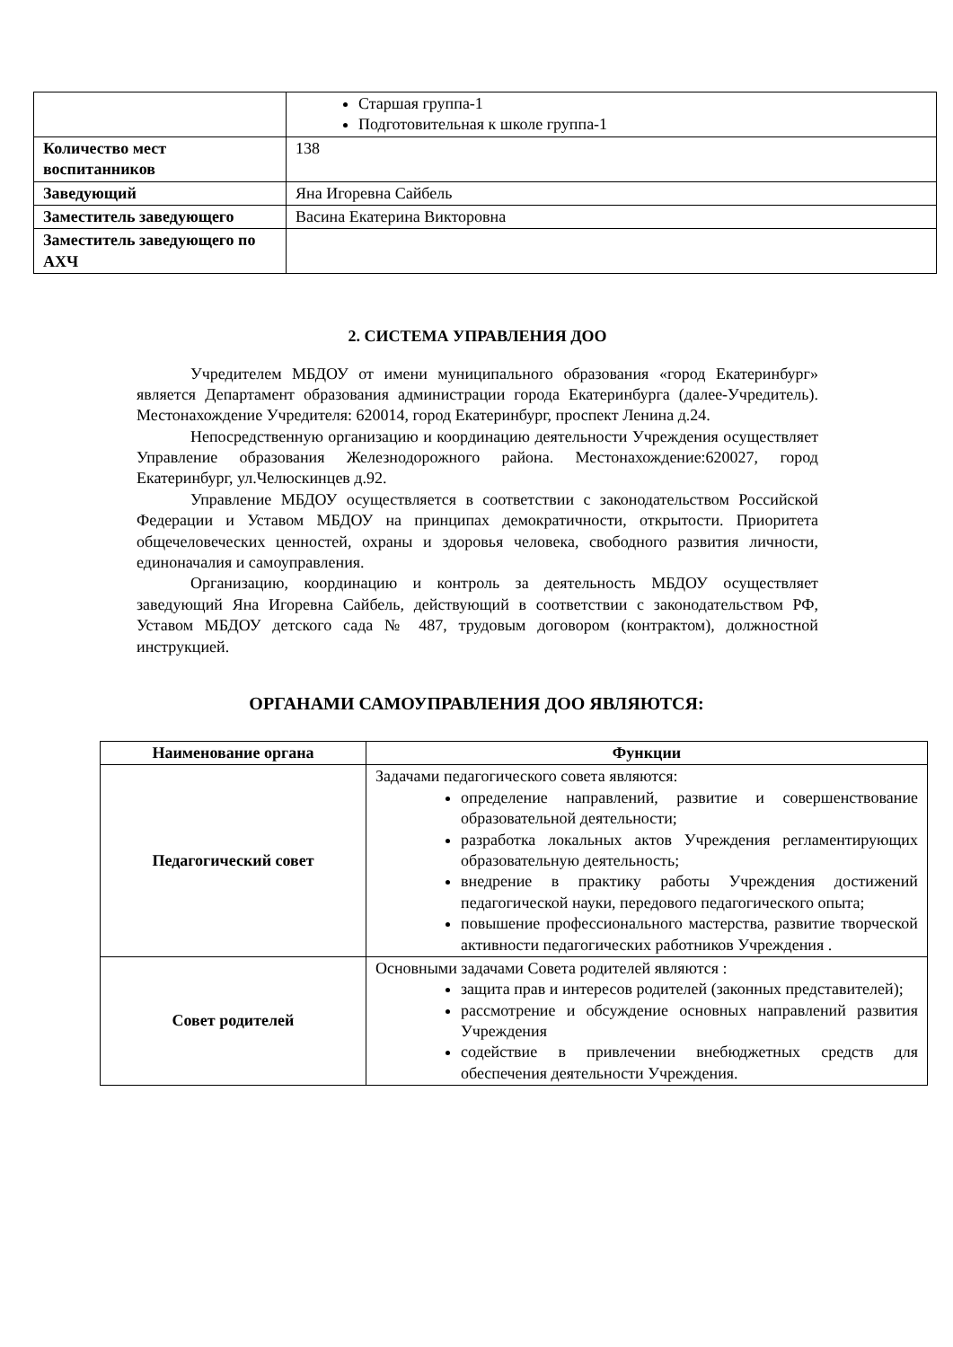| | Старшая группа-1 Подготовительная к школе группа-1 |
| Количество мест воспитанников | 138 |
| Заведующий | Яна Игоревна Сайбель |
| Заместитель заведующего | Васина Екатерина Викторовна |
| Заместитель заведующего по АХЧ | |
2. СИСТЕМА УПРАВЛЕНИЯ ДОО
Учредителем МБДОУ от имени муниципального образования «город Екатеринбург» является Департамент образования администрации города Екатеринбурга (далее-Учредитель). Местонахождение Учредителя: 620014, город Екатеринбург, проспект Ленина д.24.
Непосредственную организацию и координацию деятельности Учреждения осуществляет Управление образования Железнодорожного района. Местонахождение:620027, город Екатеринбург, ул.Челюскинцев д.92.
Управление МБДОУ осуществляется в соответствии с законодательством Российской Федерации и Уставом МБДОУ на принципах демократичности, открытости. Приоритета общечеловеческих ценностей, охраны и здоровья человека, свободного развития личности, единоначалия и самоуправления.
Организацию, координацию и контроль за деятельность МБДОУ осуществляет заведующий Яна Игоревна Сайбель, действующий в соответствии с законодательством РФ, Уставом МБДОУ детского сада № 487, трудовым договором (контрактом), должностной инструкцией.
ОРГАНАМИ САМОУПРАВЛЕНИЯ ДОО ЯВЛЯЮТСЯ:
| Наименование органа | Функции |
| --- | --- |
| Педагогический совет | Задачами педагогического совета являются: определение направлений, развитие и совершенствование образовательной деятельности; разработка локальных актов Учреждения регламентирующих образовательную деятельность; внедрение в практику работы Учреждения достижений педагогической науки, передового педагогического опыта; повышение профессионального мастерства, развитие творческой активности педагогических работников Учреждения . |
| Совет родителей | Основными задачами Совета родителей являются : защита прав и интересов родителей (законных представителей); рассмотрение и обсуждение основных направлений развития Учреждения содействие в привлечении внебюджетных средств для обеспечения деятельности Учреждения. |